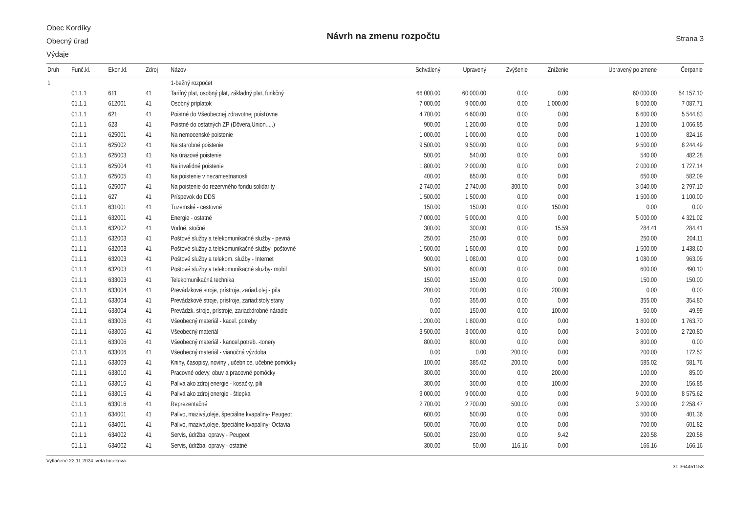Obec Kordíky
Obecný úrad
Výdaje
Návrh na zmenu rozpočtu
Strana 3
| Druh | Funč.kl. | Ekon.kl. | Zdroj | Názov | Schválený | Upravený | Zvýšenie | Zníženie | Upravený po zmene | Čerpanie |
| --- | --- | --- | --- | --- | --- | --- | --- | --- | --- | --- |
| 1 | | | | 1-bežný rozpočet | | | | | | |
| | 01.1.1 | 611 | 41 | Tarifný plat, osobný plat, základný plat, funkčný | 66 000.00 | 60 000.00 | 0.00 | 0.00 | 60 000.00 | 54 157.10 |
| | 01.1.1 | 612001 | 41 | Osobný príplatok | 7 000.00 | 9 000.00 | 0.00 | 1 000.00 | 8 000.00 | 7 087.71 |
| | 01.1.1 | 621 | 41 | Poistné do Všeobecnej zdravotnej poisťovne | 4 700.00 | 6 600.00 | 0.00 | 0.00 | 6 600.00 | 5 544.83 |
| | 01.1.1 | 623 | 41 | Poistné do ostatných ZP (Dôvera,Union.....) | 900.00 | 1 200.00 | 0.00 | 0.00 | 1 200.00 | 1 066.85 |
| | 01.1.1 | 625001 | 41 | Na nemocenské poistenie | 1 000.00 | 1 000.00 | 0.00 | 0.00 | 1 000.00 | 824.16 |
| | 01.1.1 | 625002 | 41 | Na starobné poistenie | 9 500.00 | 9 500.00 | 0.00 | 0.00 | 9 500.00 | 8 244.49 |
| | 01.1.1 | 625003 | 41 | Na úrazové poistenie | 500.00 | 540.00 | 0.00 | 0.00 | 540.00 | 482.28 |
| | 01.1.1 | 625004 | 41 | Na invalidné poistenie | 1 800.00 | 2 000.00 | 0.00 | 0.00 | 2 000.00 | 1 727.14 |
| | 01.1.1 | 625005 | 41 | Na poistenie v nezamestnanosti | 400.00 | 650.00 | 0.00 | 0.00 | 650.00 | 582.09 |
| | 01.1.1 | 625007 | 41 | Na poistenie do rezervného fondu solidarity | 2 740.00 | 2 740.00 | 300.00 | 0.00 | 3 040.00 | 2 797.10 |
| | 01.1.1 | 627 | 41 | Príspevok do DDS | 1 500.00 | 1 500.00 | 0.00 | 0.00 | 1 500.00 | 1 100.00 |
| | 01.1.1 | 631001 | 41 | Tuzemské - cestovné | 150.00 | 150.00 | 0.00 | 150.00 | 0.00 | 0.00 |
| | 01.1.1 | 632001 | 41 | Energie - ostatné | 7 000.00 | 5 000.00 | 0.00 | 0.00 | 5 000.00 | 4 321.02 |
| | 01.1.1 | 632002 | 41 | Vodné, stočné | 300.00 | 300.00 | 0.00 | 15.59 | 284.41 | 284.41 |
| | 01.1.1 | 632003 | 41 | Poštové služby a telekomunikačné služby - pevná | 250.00 | 250.00 | 0.00 | 0.00 | 250.00 | 204.11 |
| | 01.1.1 | 632003 | 41 | Poštové služby a telekomunikačné služby- poštovné | 1 500.00 | 1 500.00 | 0.00 | 0.00 | 1 500.00 | 1 438.60 |
| | 01.1.1 | 632003 | 41 | Poštové služby a telekom. služby - Internet | 900.00 | 1 080.00 | 0.00 | 0.00 | 1 080.00 | 963.09 |
| | 01.1.1 | 632003 | 41 | Poštové služby a telekomunikačné služby- mobil | 500.00 | 600.00 | 0.00 | 0.00 | 600.00 | 490.10 |
| | 01.1.1 | 633003 | 41 | Telekomunikačná technika | 150.00 | 150.00 | 0.00 | 0.00 | 150.00 | 150.00 |
| | 01.1.1 | 633004 | 41 | Prevádzkové stroje, prístroje, zariad.olej - píla | 200.00 | 200.00 | 0.00 | 200.00 | 0.00 | 0.00 |
| | 01.1.1 | 633004 | 41 | Prevádzkové stroje, prístroje, zariad:stoly,stany | 0.00 | 355.00 | 0.00 | 0.00 | 355.00 | 354.80 |
| | 01.1.1 | 633004 | 41 | Prevádzk. stroje, prístroje, zariad:drobné náradie | 0.00 | 150.00 | 0.00 | 100.00 | 50.00 | 49.99 |
| | 01.1.1 | 633006 | 41 | Všeobecný materiál - kacel. potreby | 1 200.00 | 1 800.00 | 0.00 | 0.00 | 1 800.00 | 1 763.70 |
| | 01.1.1 | 633006 | 41 | Všeobecný materiál | 3 500.00 | 3 000.00 | 0.00 | 0.00 | 3 000.00 | 2 720.80 |
| | 01.1.1 | 633006 | 41 | Všeobecný materiál - kancel.potreb. -tonery | 800.00 | 800.00 | 0.00 | 0.00 | 800.00 | 0.00 |
| | 01.1.1 | 633006 | 41 | Všeobecný materiál - vianočná výzdoba | 0.00 | 0.00 | 200.00 | 0.00 | 200.00 | 172.52 |
| | 01.1.1 | 633009 | 41 | Knihy, časopisy, noviny , učebnice, učebné pomôcky | 100.00 | 385.02 | 200.00 | 0.00 | 585.02 | 581.76 |
| | 01.1.1 | 633010 | 41 | Pracovné odevy, obuv a pracovné pomôcky | 300.00 | 300.00 | 0.00 | 200.00 | 100.00 | 85.00 |
| | 01.1.1 | 633015 | 41 | Palivá ako zdroj energie - kosačky, píli | 300.00 | 300.00 | 0.00 | 100.00 | 200.00 | 156.85 |
| | 01.1.1 | 633015 | 41 | Palivá ako zdroj energie - štiepka | 9 000.00 | 9 000.00 | 0.00 | 0.00 | 9 000.00 | 8 575.62 |
| | 01.1.1 | 633016 | 41 | Reprezentačné | 2 700.00 | 2 700.00 | 500.00 | 0.00 | 3 200.00 | 2 258.47 |
| | 01.1.1 | 634001 | 41 | Palivo, mazivá,oleje, špeciálne kvapaliny- Peugeot | 600.00 | 500.00 | 0.00 | 0.00 | 500.00 | 401.36 |
| | 01.1.1 | 634001 | 41 | Palivo, mazivá,oleje, špeciálne kvapaliny- Octavia | 500.00 | 700.00 | 0.00 | 0.00 | 700.00 | 601.82 |
| | 01.1.1 | 634002 | 41 | Servis, údržba, opravy - Peugeot | 500.00 | 230.00 | 0.00 | 9.42 | 220.58 | 220.58 |
| | 01.1.1 | 634002 | 41 | Servis, údržba, opravy - ostatné | 300.00 | 50.00 | 116.16 | 0.00 | 166.16 | 166.16 |
Vytlačené 22.11.2024 iveta.tucekova 31 364451153